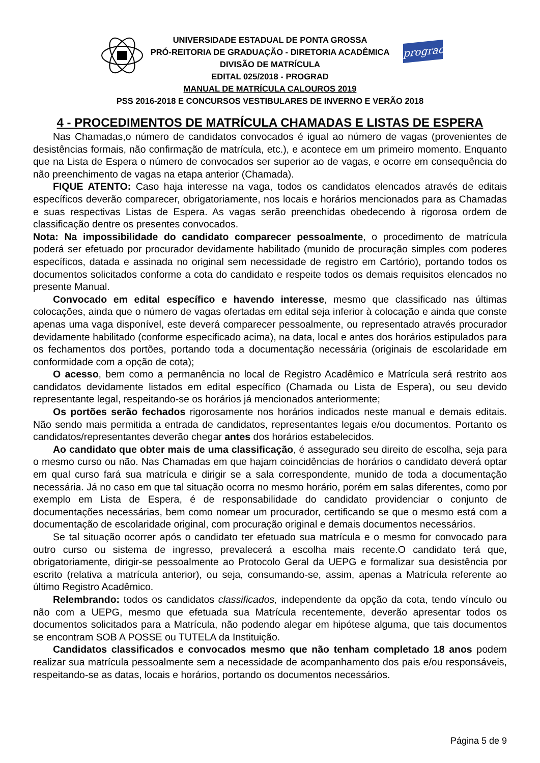prograd
UNIVERSIDADE ESTADUAL DE PONTA GROSSA
PRÓ-REITORIA DE GRADUAÇÃO - DIRETORIA ACADÊMICA
DIVISÃO DE MATRÍCULA
EDITAL 025/2018 - PROGRAD
MANUAL DE MATRÍCULA CALOUROS 2019
PSS 2016-2018 E CONCURSOS VESTIBULARES DE INVERNO E VERÃO 2018
4 - PROCEDIMENTOS DE MATRÍCULA CHAMADAS E LISTAS DE ESPERA
Nas Chamadas,o número de candidatos convocados é igual ao número de vagas (provenientes de desistências formais, não confirmação de matrícula, etc.), e acontece em um primeiro momento. Enquanto que na Lista de Espera o número de convocados ser superior ao de vagas, e ocorre em consequência do não preenchimento de vagas na etapa anterior (Chamada).
FIQUE ATENTO: Caso haja interesse na vaga, todos os candidatos elencados através de editais específicos deverão comparecer, obrigatoriamente, nos locais e horários mencionados para as Chamadas e suas respectivas Listas de Espera. As vagas serão preenchidas obedecendo à rigorosa ordem de classificação dentre os presentes convocados.
Nota: Na impossibilidade do candidato comparecer pessoalmente, o procedimento de matrícula poderá ser efetuado por procurador devidamente habilitado (munido de procuração simples com poderes específicos, datada e assinada no original sem necessidade de registro em Cartório), portando todos os documentos solicitados conforme a cota do candidato e respeite todos os demais requisitos elencados no presente Manual.
Convocado em edital específico e havendo interesse, mesmo que classificado nas últimas colocações, ainda que o número de vagas ofertadas em edital seja inferior à colocação e ainda que conste apenas uma vaga disponível, este deverá comparecer pessoalmente, ou representado através procurador devidamente habilitado (conforme especificado acima), na data, local e antes dos horários estipulados para os fechamentos dos portões, portando toda a documentação necessária (originais de escolaridade em conformidade com a opção de cota);
O acesso, bem como a permanência no local de Registro Acadêmico e Matrícula será restrito aos candidatos devidamente listados em edital específico (Chamada ou Lista de Espera), ou seu devido representante legal, respeitando-se os horários já mencionados anteriormente;
Os portões serão fechados rigorosamente nos horários indicados neste manual e demais editais. Não sendo mais permitida a entrada de candidatos, representantes legais e/ou documentos. Portanto os candidatos/representantes deverão chegar antes dos horários estabelecidos.
Ao candidato que obter mais de uma classificação, é assegurado seu direito de escolha, seja para o mesmo curso ou não. Nas Chamadas em que hajam coincidências de horários o candidato deverá optar em qual curso fará sua matrícula e dirigir se a sala correspondente, munido de toda a documentação necessária. Já no caso em que tal situação ocorra no mesmo horário, porém em salas diferentes, como por exemplo em Lista de Espera, é de responsabilidade do candidato providenciar o conjunto de documentações necessárias, bem como nomear um procurador, certificando se que o mesmo está com a documentação de escolaridade original, com procuração original e demais documentos necessários.
Se tal situação ocorrer após o candidato ter efetuado sua matrícula e o mesmo for convocado para outro curso ou sistema de ingresso, prevalecerá a escolha mais recente.O candidato terá que, obrigatoriamente, dirigir-se pessoalmente ao Protocolo Geral da UEPG e formalizar sua desistência por escrito (relativa a matrícula anterior), ou seja, consumando-se, assim, apenas a Matrícula referente ao último Registro Acadêmico.
Relembrando: todos os candidatos classificados, independente da opção da cota, tendo vínculo ou não com a UEPG, mesmo que efetuada sua Matrícula recentemente, deverão apresentar todos os documentos solicitados para a Matrícula, não podendo alegar em hipótese alguma, que tais documentos se encontram SOB A POSSE ou TUTELA da Instituição.
Candidatos classificados e convocados mesmo que não tenham completado 18 anos podem realizar sua matrícula pessoalmente sem a necessidade de acompanhamento dos pais e/ou responsáveis, respeitando-se as datas, locais e horários, portando os documentos necessários.
Página 5 de 9